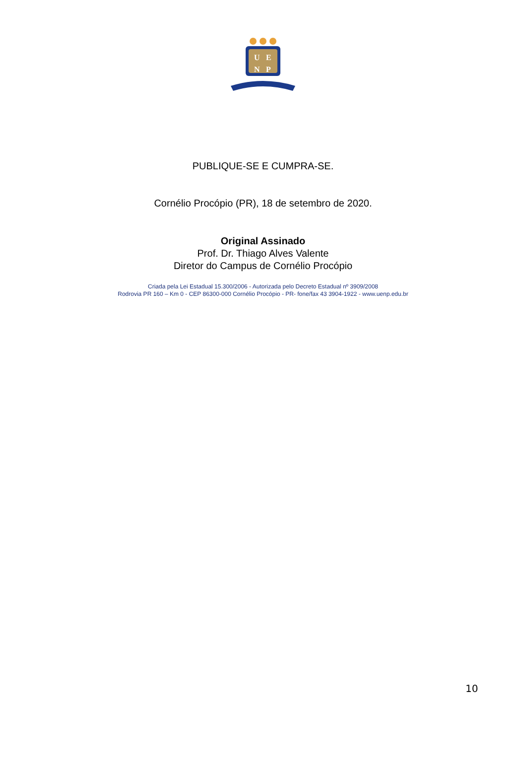U
E
N
P
PUBLIQUE-SE E CUMPRA-SE.
Cornélio Procópio (PR), 18 de setembro de 2020.
Original Assinado
Prof. Dr. Thiago Alves Valente
Diretor do Campus de Cornélio Procópio
Criada pela Lei Estadual 15.300/2006 - Autorizada pelo Decreto Estadual nº 3909/2008
Rodrovia PR 160 – Km 0 - CEP 86300-000 Cornélio Procópio - PR- fone/fax 43 3904-1922 - www.uenp.edu.br
10